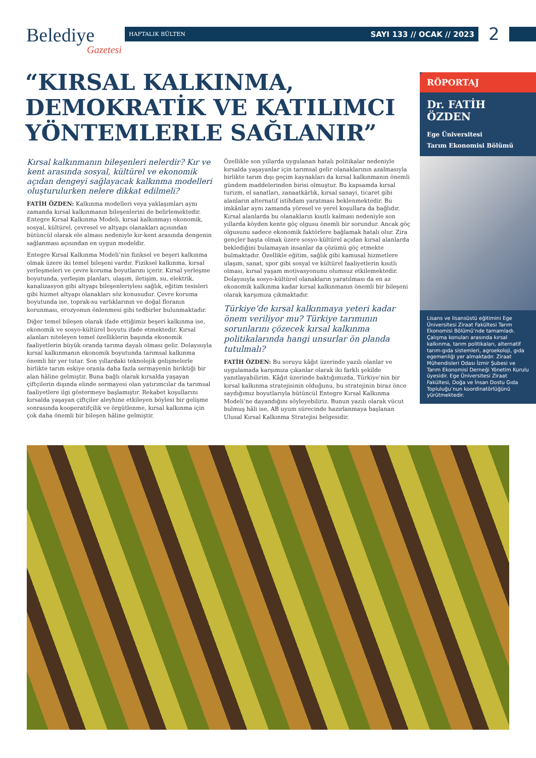Belediye
Gazetesi
HAFTALIK BÜLTEN SAYI 133 // OCAK // 2023
2
“KIRSAL KALKINMA, DEMOKRATİK VE KATILIMCI YÖNTEMLERLE SAĞLANIR”
Kırsal kalkınmanın bileşenleri nelerdir? Kır ve kent arasında sosyal, kültürel ve ekonomik açıdan dengeyi sağlayacak kalkınma modelleri oluşturulurken nelere dikkat edilmeli?
FATİH ÖZDEN: Kalkınma modelleri veya yaklaşımları aynı zamanda kırsal kalkınmanın bileşenlerini de belirlemektedir. Entegre Kırsal Kalkınma Modeli, kırsal kalkınmayı ekonomik, sosyal, kültürel, çevresel ve altyapı olanakları açısından bütüncül olarak ele alması nedeniyle kır-kent arasında dengenin sağlanması açısından en uygun modeldir.
Entegre Kırsal Kalkınma Modeli’nin fiziksel ve beşeri kalkınma olmak üzere iki temel bileşeni vardır. Fiziksel kalkınma, kırsal yerleşmeleri ve çevre koruma boyutlarını içerir. Kırsal yerleşme boyutunda, yerleşim planları, ulaşım, iletişim, su, elektrik, kanalizasyon gibi altyapı bileşenleriylesı sağlık, eğitim tesisleri gibi hizmet altyapı olanakları söz konusudur. Çevre koruma boyutunda ise, toprak-su varlıklarının ve doğal floranın korunması, erozyonun önlenmesi gibi tedbirler bulunmaktadır.
Diğer temel bileşen olarak ifade ettiğimiz beşeri kalkınma ise, ekonomik ve sosyo-kültürel boyutu ifade etmektedir. Kırsal alanları niteleyen temel özelliklerin başında ekonomik faaliyetlerin büyük oranda tarıma dayalı olması gelir. Dolayısıyla kırsal kalkınmanın ekonomik boyutunda tarımsal kalkınma önemli bir yer tutar. Son yıllardaki teknolojik gelişmelerle birlikte tarım eskiye oranla daha fazla sermayenin biriktiği bir alan hâline gelmiştir. Buna bağlı olarak kırsalda yaşayan çiftçilerin dışında elinde sermayesi olan yatırımcılar da tarımsal faaliyetlere ilgi göstermeye başlamıştır. Rekabet koşullarını kırsalda yaşayan çiftçiler aleyhine etkileyen böylesi bir gelişme sonrasında kooperatifçilik ve örgütlenme, kırsal kalkınma için çok daha önemli bir bileşen hâline gelmiştir.
Özellikle son yıllarda uygulanan hatalı politikalar nedeniyle kırsalda yaşayanlar için tarımsal gelir olanaklarının azalmasıyla birlikte tarım dışı geçim kaynakları da kırsal kalkınmanın önemli gündem maddelerinden birisi olmuştur. Bu kapsamda kırsal turizm, el sanatları, zanaatkârlık, kırsal sanayi, ticaret gibi alanların alternatif istihdam yaratması beklenmektedir. Bu imkânlar aynı zamanda yöresel ve yerel koşullara da bağlıdır. Kırsal alanlarda bu olanakların kısıtlı kalması nedeniyle son yıllarda köyden kente göç olgusu önemli bir sorundur. Ancak göç olgusunu sadece ekonomik faktörlere bağlamak hatalı olur. Zira gençler başta olmak üzere sosyo-kültürel açıdan kırsal alanlarda beklediğini bulamayan insanlar da çözümü göç etmekte bulmaktadır. Özellikle eğitim, sağlık gibi kamusal hizmetlere ulaşım, sanat, spor gibi sosyal ve kültürel faaliyetlerin kısıtlı olması, kırsal yaşam motivasyonunu olumsuz etkilemektedir. Dolayısıyla sosyo-kültürel olanakların yaratılması da en az ekonomik kalkınma kadar kırsal kalkınmanın önemli bir bileşeni olarak karşımıza çıkmaktadır.
Türkiye’de kırsal kalkınmaya yeteri kadar önem veriliyor mu? Türkiye tarımının sorunlarını çözecek kırsal kalkınma politikalarında hangi unsurlar ön planda tutulmalı?
FATİH ÖZDEN: Bu soruyu kâğıt üzerinde yazılı olanlar ve uygulamada karşımıza çıkanlar olarak iki farklı şekilde yanıtlayabilirim. Kâğıt üzerinde baktığımızda, Türkiye’nin bir kırsal kalkınma stratejisinin olduğunu, bu stratejinin biraz önce saydığımız boyutlarıyla bütüncül Entegre Kırsal Kalkınma Modeli’ne dayandığını söyleyebiliriz. Bunun yazılı olarak vücut bulmuş hâli ise, AB uyum sürecinde hazırlanmaya başlanan Ulusal Kırsal Kalkınma Stratejisi belgesidir.
RÖPORTAJ
Dr. FATİH ÖZDEN
Ege Üniversitesi
Tarım Ekonomisi Bölümü
Lisans ve lisansüstü eğitimini Ege Üniversitesi Ziraat Fakültesi Tarım Ekonomisi Bölümü’nde tamamladı. Çalışma konuları arasında kırsal kalkınma, tarım politikaları, alternatif tarım-gıda sistemleri, agroekoloji, gıda egemenliği yer almaktadır. Ziraat Mühendisleri Odası İzmir Şubesi ve Tarım Ekonomisi Derneği Yönetim Kurulu üyesidir. Ege Üniversitesi Ziraat Fakültesi, Doğa ve İnsan Dostu Gıda Topluluğu’nun koordinatörlüğünü yürütmektedir.